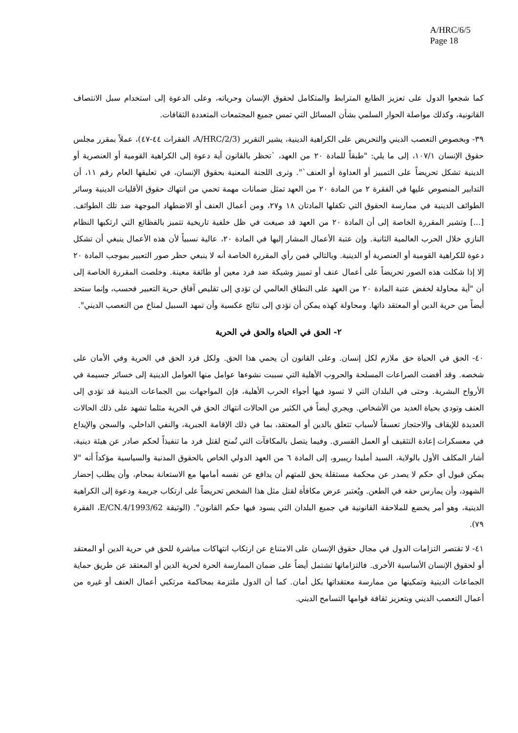A/HRC/6/5
Page 18
كما شجعوا الدول على تعزيز الطابع المترابط والمتكامل لحقوق الإنسان وحرياته، وعلى الدعوة إلى استخدام سبل الانتصاف القانونية، وكذلك مواصلة الحوار السلمي بشأن المسائل التي تمس جميع المجتمعات المتعددة الثقافات.
٣٩- وبخصوص التعصب الديني والتحريض على الكراهية الدينية، يشير التقرير (A/HRC/2/3، الفقرات ٤٤-٤٧)، عملاً بمقرر مجلس حقوق الإنسان ١٠٧/١، إلى ما يلي: "طبقاً للمادة ٢٠ من العهد، `تحظر بالقانون أية دعوة إلى الكراهية القومية أو العنصرية أو الدينية تشكل تحريضاً على التمييز أو العداوة أو العنف`". وترى اللجنة المعنية بحقوق الإنسان، في تعليقها العام رقم ١١، أن التدابير المنصوص عليها في الفقرة ٢ من المادة ٢٠ من العهد تمثل ضمانات مهمة تحمي من انتهاك حقوق الأقليات الدينية وسائر الطوائف الدينية في ممارسة الحقوق التي تكفلها المادتان ١٨ و٢٧، ومن أعمال العنف أو الاضطهاد الموجهة ضد تلك الطوائف. [...] وتشير المقررة الخاصة إلى أن المادة ٢٠ من العهد قد صيغت في ظل خلفية تاريخية تتميز بالفظائع التي ارتكبها النظام النازي خلال الحرب العالمية الثانية. وإن عتبة الأعمال المشار إليها في المادة ٢٠، عالية نسبياً لأن هذه الأعمال ينبغي أن تشكل دعوة للكراهية القومية أو العنصرية أو الدينية. وبالتالي فمن رأي المقررة الخاصة أنه لا ينبغي حظر صور التعبير بموجب المادة ٢٠ إلا إذا شكلت هذه الصور تحريضاً على أعمال عنف أو تمييز وشيكة ضد فرد معين أو طائفة معينة. وخلصت المقررة الخاصة إلى أن "أية محاولة لخفض عتبة المادة ٢٠ من العهد على النطاق العالمي لن تؤدي إلى تقليص آفاق حرية التعبير فحسب، وإنما ستحد أيضاً من حرية الدين أو المعتقد ذاتها. ومحاولة كهذه يمكن أن تؤدي إلى نتائج عكسية وأن تمهد السبيل لمناخ من التعصب الديني".
٢- الحق في الحياة والحق في الحرية
٤٠- الحق في الحياة حق ملازم لكل إنسان. وعلى القانون أن يحمي هذا الحق. ولكل فرد الحق في الحرية وفي الأمان على شخصه. وقد أفضت الصراعات المسلحة والحروب الأهلية التي سببت نشوءها عوامل منها العوامل الدينية إلى خسائر جسيمة في الأرواح البشرية. وحتى في البلدان التي لا تسود فيها أجواء الحرب الأهلية، فإن المواجهات بين الجماعات الدينية قد تؤدي إلى العنف وتودي بحياة العديد من الأشخاص. ويجري أيضاً في الكثير من الحالات انتهاك الحق في الحرية مثلما تشهد على ذلك الحالات العديدة للإيقاف والاحتجاز تعسفاً لأسباب تتعلق بالدين أو المعتقد، بما في ذلك الإقامة الجبرية، والنفي الداخلي، والسجن والإيداع في معسكرات إعادة التثقيف أو العمل القسري. وفيما يتصل بالمكافآت التي تُمنح لقتل فرد ما تنفيذاً لحكم صادر عن هيئة دينية، أشار المكلف الأول بالولاية، السيد أمليدا ريبيرو، إلى المادة ٦ من العهد الدولي الخاص بالحقوق المدنية والسياسية مؤكداً أنه "لا يمكن قبول أي حكم لا يصدر عن محكمة مستقلة يحق للمتهم أن يدافع عن نفسه أمامها مع الاستعانة بمحام، وأن يطلب إحضار الشهود، وأن يمارس حقه في الطعن. ويُعتبر عرض مكافأة لقتل مثل هذا الشخص تحريضاً على ارتكاب جريمة ودعوة إلى الكراهية الدينية، وهو أمر يخضع للملاحقة القانونية في جميع البلدان التي يسود فيها حكم القانون". (الوثيقة E/CN.4/1993/62، الفقرة ٧٩).
٤١- لا تقتصر التزامات الدول في مجال حقوق الإنسان على الامتناع عن ارتكاب انتهاكات مباشرة للحق في حرية الدين أو المعتقد أو لحقوق الإنسان الأساسية الأخرى. فالتزاماتها تشتمل أيضاً على ضمان الممارسة الحرة لحرية الدين أو المعتقد عن طريق حماية الجماعات الدينية وتمكينها من ممارسة معتقداتها بكل أمان. كما أن الدول ملتزمة بمحاكمة مرتكبي أعمال العنف أو غيره من أعمال التعصب الديني وبتعزيز ثقافة قوامها التسامح الديني.